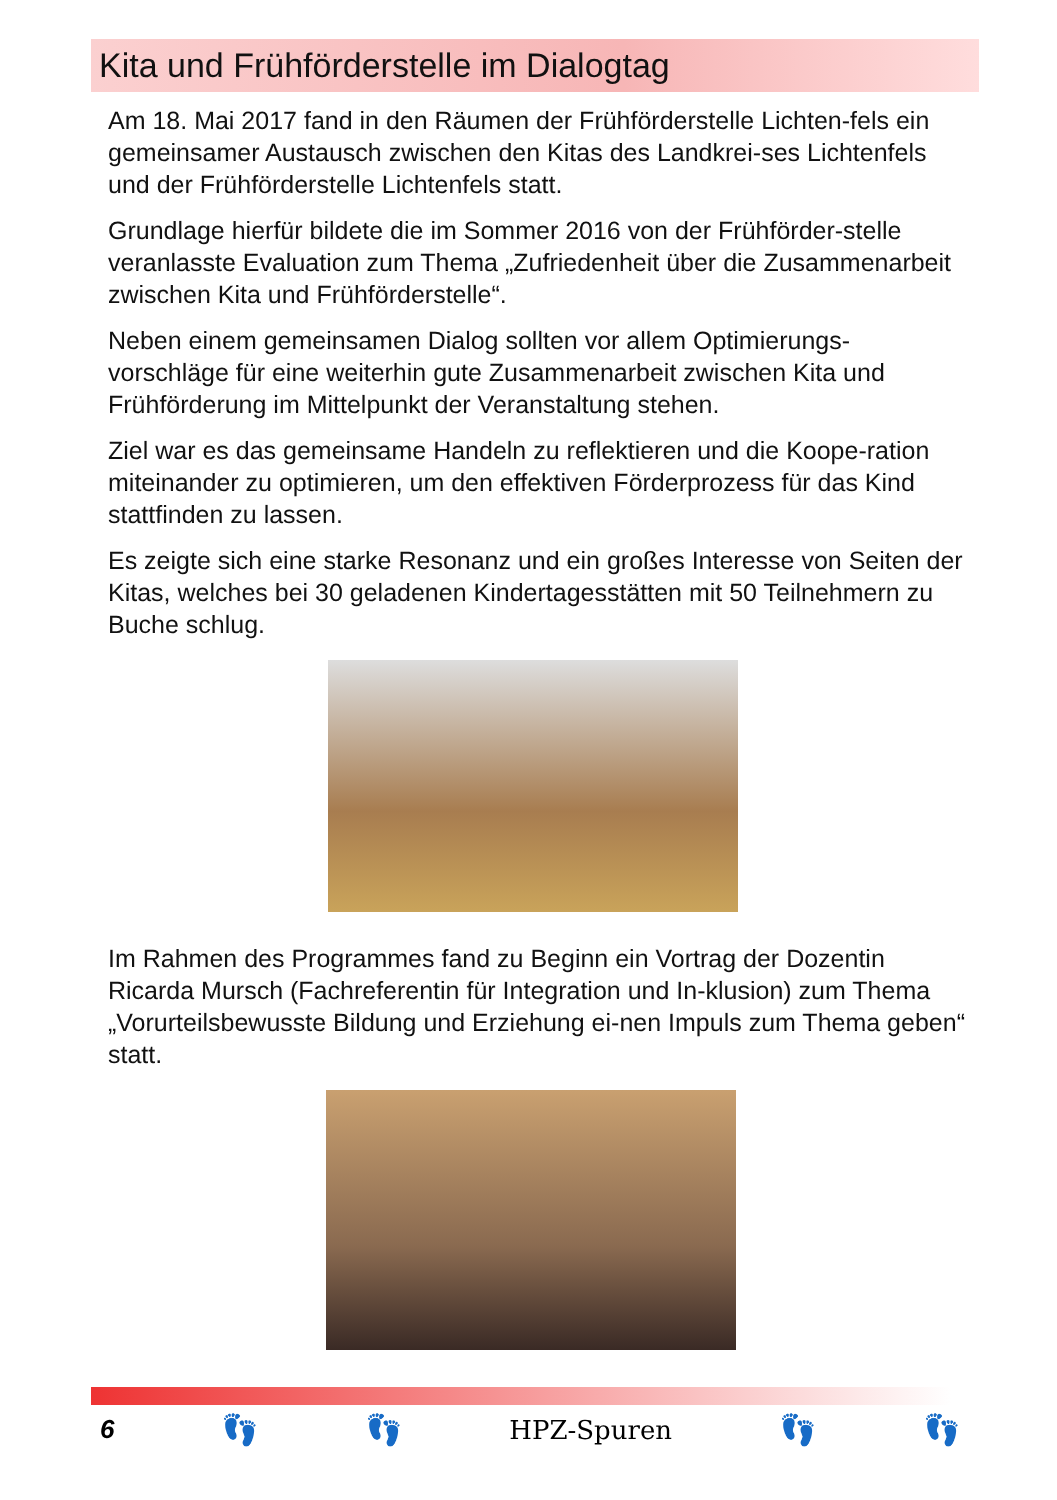Kita und Frühförderstelle im Dialogtag
Am 18. Mai 2017 fand in den Räumen der Frühförderstelle Lichten-fels ein gemeinsamer Austausch zwischen den Kitas des Landkrei-ses Lichtenfels und der Frühförderstelle Lichtenfels statt.
Grundlage hierfür bildete die im Sommer 2016 von der Frühförder-stelle veranlasste Evaluation zum Thema „Zufriedenheit über die Zusammenarbeit zwischen Kita und Frühförderstelle“.
Neben einem gemeinsamen Dialog sollten vor allem Optimierungs-vorschläge für eine weiterhin gute Zusammenarbeit zwischen Kita und Frühförderung im Mittelpunkt der Veranstaltung stehen.
Ziel war es das gemeinsame Handeln zu reflektieren und die Koope-ration miteinander zu optimieren, um den effektiven Förderprozess für das Kind stattfinden zu lassen.
Es zeigte sich eine starke Resonanz und ein großes Interesse von Seiten der Kitas, welches bei 30 geladenen Kindertagesstätten mit 50 Teilnehmern zu Buche schlug.
Im Rahmen des Programmes fand zu Beginn ein Vortrag der Dozentin Ricarda Mursch (Fachreferentin für Integration und In-klusion) zum Thema „Vorurteilsbewusste Bildung und Erziehung ei-nen Impuls zum Thema geben“ statt.
6 👣 👣 HPZ-Spuren 👣 👣